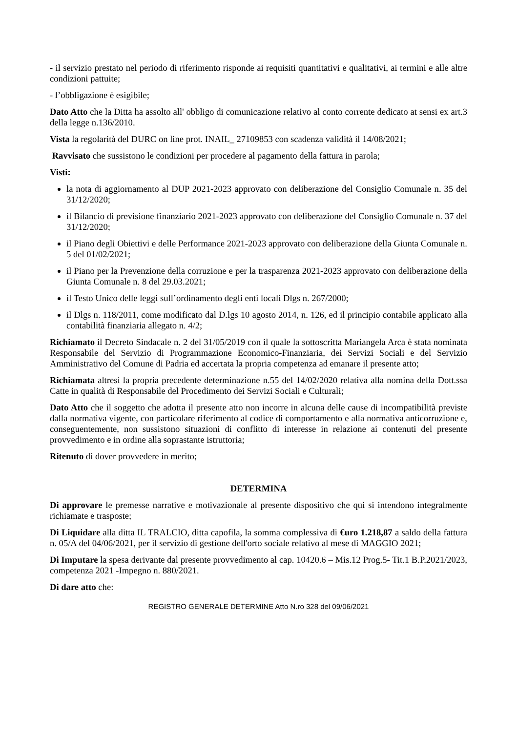- il servizio prestato nel periodo di riferimento risponde ai requisiti quantitativi e qualitativi, ai termini e alle altre condizioni pattuite;
- l’obbligazione è esigibile;
Dato Atto che la Ditta ha assolto all' obbligo di comunicazione relativo al conto corrente dedicato at sensi ex art.3 della legge n.136/2010.
Vista la regolarità del DURC on line prot. INAIL_ 27109853 con scadenza validità il 14/08/2021;
Ravvisato che sussistono le condizioni per procedere al pagamento della fattura in parola;
Visti:
la nota di aggiornamento al DUP 2021-2023 approvato con deliberazione del Consiglio Comunale n. 35 del 31/12/2020;
il Bilancio di previsione finanziario 2021-2023 approvato con deliberazione del Consiglio Comunale n. 37 del 31/12/2020;
il Piano degli Obiettivi e delle Performance 2021-2023 approvato con deliberazione della Giunta Comunale n. 5 del 01/02/2021;
il Piano per la Prevenzione della corruzione e per la trasparenza 2021-2023 approvato con deliberazione della Giunta Comunale n. 8 del 29.03.2021;
il Testo Unico delle leggi sull’ordinamento degli enti locali Dlgs n. 267/2000;
il Dlgs n. 118/2011, come modificato dal D.lgs 10 agosto 2014, n. 126, ed il principio contabile applicato alla contabilità finanziaria allegato n. 4/2;
Richiamato il Decreto Sindacale n. 2 del 31/05/2019 con il quale la sottoscritta Mariangela Arca è stata nominata Responsabile del Servizio di Programmazione Economico-Finanziaria, dei Servizi Sociali e del Servizio Amministrativo del Comune di Padria ed accertata la propria competenza ad emanare il presente atto;
Richiamata altresì la propria precedente determinazione n.55 del 14/02/2020 relativa alla nomina della Dott.ssa Catte in qualità di Responsabile del Procedimento dei Servizi Sociali e Culturali;
Dato Atto che il soggetto che adotta il presente atto non incorre in alcuna delle cause di incompatibilità previste dalla normativa vigente, con particolare riferimento al codice di comportamento e alla normativa anticorruzione e, conseguentemente, non sussistono situazioni di conflitto di interesse in relazione ai contenuti del presente provvedimento e in ordine alla soprastante istruttoria;
Ritenuto di dover provvedere in merito;
DETERMINA
Di approvare le premesse narrative e motivazionale al presente dispositivo che qui si intendono integralmente richiamate e trasposte;
Di Liquidare alla ditta IL TRALCIO, ditta capofila, la somma complessiva di €uro 1.218,87 a saldo della fattura n. 05/A del 04/06/2021, per il servizio di gestione dell'orto sociale relativo al mese di MAGGIO 2021;
Di Imputare la spesa derivante dal presente provvedimento al cap. 10420.6 – Mis.12 Prog.5- Tit.1 B.P.2021/2023, competenza 2021 -Impegno n. 880/2021.
Di dare atto che:
REGISTRO GENERALE DETERMINE Atto N.ro 328 del 09/06/2021